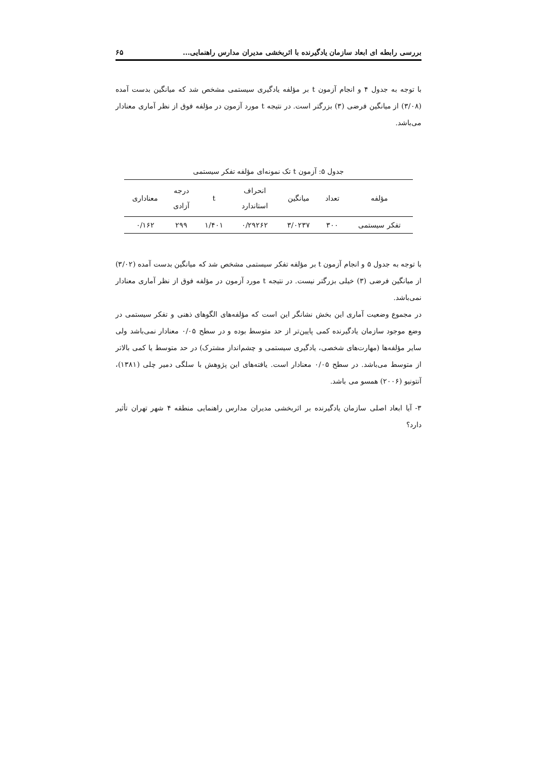بررسی رابطه ای ابعاد سازمان یادگیرنده با اثربخشی مدیران مدارس راهنمایی... ۶۵
با توجه به جدول ۴ و انجام آزمون t بر مؤلفه یادگیری سیستمی مشخص شد که میانگین بدست آمده (۳/۰۸) از میانگین فرضی (۳) بزرگتر است. در نتیجه t مورد آزمون در مؤلفه فوق از نظر آماری معنادار می‌باشد.
جدول ۵: آزمون t تک نمونه‌ای مؤلفه تفکر سیستمی
| مؤلفه | تعداد | میانگین | انحراف استاندارد | t | درجه آزادی | معناداری |
| --- | --- | --- | --- | --- | --- | --- |
| تفکر سیستمی | ۳۰۰ | ۳/۰۲۳۷ | ۰/۲۹۲۶۲ | ۱/۴۰۱ | ۲۹۹ | ۰/۱۶۲ |
با توجه به جدول ۵ و انجام آزمون t بر مؤلفه تفکر سیستمی مشخص شد که میانگین بدست آمده (۳/۰۲) از میانگین فرضی (۳) خیلی بزرگتر نیست. در نتیجه t مورد آزمون در مؤلفه فوق از نظر آماری معنادار نمی‌باشد.
در مجموع وضعیت آماری این بخش نشانگر این است که مؤلفه‌های الگوهای ذهنی و تفکر سیستمی در وضع موجود سازمان یادگیرنده کمی پایین‌تر از حد متوسط بوده و در سطح ۰/۰۵ معنادار نمی‌باشد ولی سایر مؤلفه‌ها (مهارت‌های شخصی، یادگیری سیستمی و چشم‌انداز مشترک) در حد متوسط یا کمی بالاتر از متوسط می‌باشد. در سطح ۰/۰۵ معنادار است. یافته‌های این پژوهش با سلگی دمیر چلی (۱۳۸۱)، آنتونیو (۲۰۰۶) همسو می باشد.
۳- آیا ابعاد اصلی سازمان یادگیرنده بر اثربخشی مدیران مدارس راهنمایی منطقه ۴ شهر تهران تأثیر دارد؟